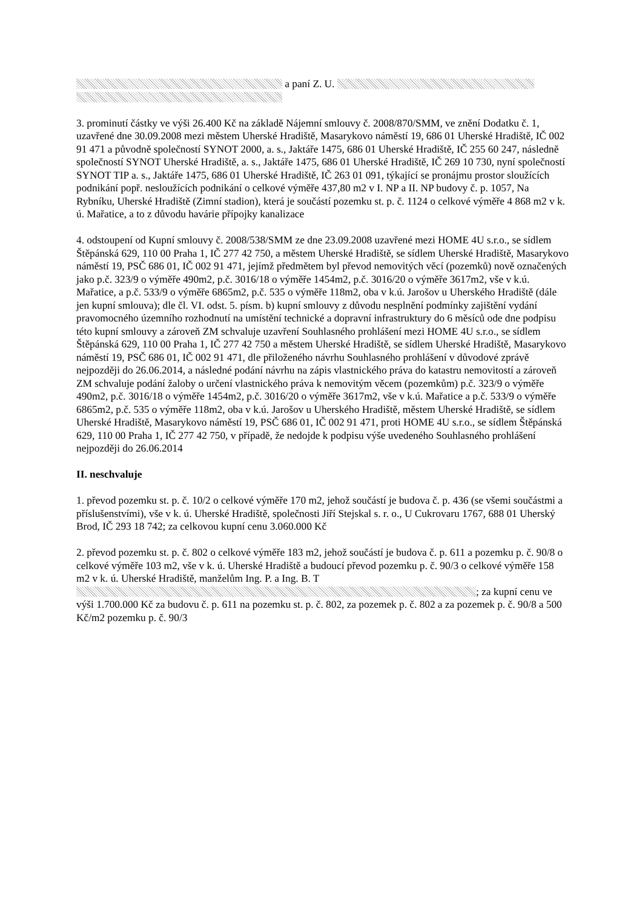a paní Z. U.
3. prominutí částky ve výši 26.400 Kč na základě Nájemní smlouvy č. 2008/870/SMM, ve znění Dodatku č. 1, uzavřené dne 30.09.2008 mezi městem Uherské Hradiště, Masarykovo náměstí 19, 686 01 Uherské Hradiště, IČ 002 91 471 a původně společností SYNOT 2000, a. s., Jaktáře 1475, 686 01 Uherské Hradiště, IČ 255 60 247, následně společností SYNOT Uherské Hradiště, a. s., Jaktáře 1475, 686 01 Uherské Hradiště, IČ 269 10 730, nyní společností SYNOT TIP a. s., Jaktáře 1475, 686 01 Uherské Hradiště, IČ 263 01 091, týkající se pronájmu prostor sloužících podnikání popř. nesloužících podnikání o celkové výměře 437,80 m2 v I. NP a II. NP budovy č. p. 1057, Na Rybníku, Uherské Hradiště (Zimní stadion), která je součástí pozemku st. p. č. 1124 o celkové výměře 4 868 m2 v k. ú. Mařatice, a to z důvodu havárie přípojky kanalizace
4. odstoupení od Kupní smlouvy č. 2008/538/SMM ze dne 23.09.2008 uzavřené mezi HOME 4U s.r.o., se sídlem Štěpánská 629, 110 00 Praha 1, IČ 277 42 750, a městem Uherské Hradiště, se sídlem Uherské Hradiště, Masarykovo náměstí 19, PSČ 686 01, IČ 002 91 471, jejímž předmětem byl převod nemovitých věcí (pozemků) nově označených jako p.č. 323/9 o výměře 490m2, p.č. 3016/18 o výměře 1454m2, p.č. 3016/20 o výměře 3617m2, vše v k.ú. Mařatice, a p.č. 533/9 o výměře 6865m2, p.č. 535 o výměře 118m2, oba v k.ú. Jarošov u Uherského Hradiště (dále jen kupní smlouva); dle čl. VI. odst. 5. písm. b) kupní smlouvy z důvodu nesplnění podmínky zajištění vydání pravomocného územního rozhodnutí na umístění technické a dopravní infrastruktury do 6 měsíců ode dne podpisu této kupní smlouvy a zároveň ZM schvaluje uzavření Souhlasného prohlášení mezi HOME 4U s.r.o., se sídlem Štěpánská 629, 110 00 Praha 1, IČ 277 42 750 a městem Uherské Hradiště, se sídlem Uherské Hradiště, Masarykovo náměstí 19, PSČ 686 01, IČ 002 91 471, dle přiloženého návrhu Souhlasného prohlášení v důvodové zprávě nejpozději do 26.06.2014, a následné podání návrhu na zápis vlastnického práva do katastru nemovitostí a zároveň ZM schvaluje podání žaloby o určení vlastnického práva k nemovitým věcem (pozemkům) p.č. 323/9 o výměře 490m2, p.č. 3016/18 o výměře 1454m2, p.č. 3016/20 o výměře 3617m2, vše v k.ú. Mařatice a p.č. 533/9 o výměře 6865m2, p.č. 535 o výměře 118m2, oba v k.ú. Jarošov u Uherského Hradiště, městem Uherské Hradiště, se sídlem Uherské Hradiště, Masarykovo náměstí 19, PSČ 686 01, IČ 002 91 471, proti HOME 4U s.r.o., se sídlem Štěpánská 629, 110 00 Praha 1, IČ 277 42 750, v případě, že nedojde k podpisu výše uvedeného Souhlasného prohlášení nejpozději do 26.06.2014
II. neschvaluje
1. převod pozemku st. p. č. 10/2 o celkové výměře 170 m2, jehož součástí je budova č. p. 436 (se všemi součástmi a příslušenstvími), vše v k. ú. Uherské Hradiště, společnosti Jiří Stejskal s. r. o., U Cukrovaru 1767, 688 01 Uherský Brod, IČ 293 18 742; za celkovou kupní cenu 3.060.000 Kč
2. převod pozemku st. p. č. 802 o celkové výměře 183 m2, jehož součástí je budova č. p. 611 a pozemku p. č. 90/8 o celkové výměře 103 m2, vše v k. ú. Uherské Hradiště a budoucí převod pozemku p. č. 90/3 o celkové výměře 158 m2 v k. ú. Uherské Hradiště, manželům Ing. P. a Ing. B. T ; za kupní cenu ve výši 1.700.000 Kč za budovu č. p. 611 na pozemku st. p. č. 802, za pozemek p. č. 802 a za pozemek p. č. 90/8 a 500 Kč/m2 pozemku p. č. 90/3